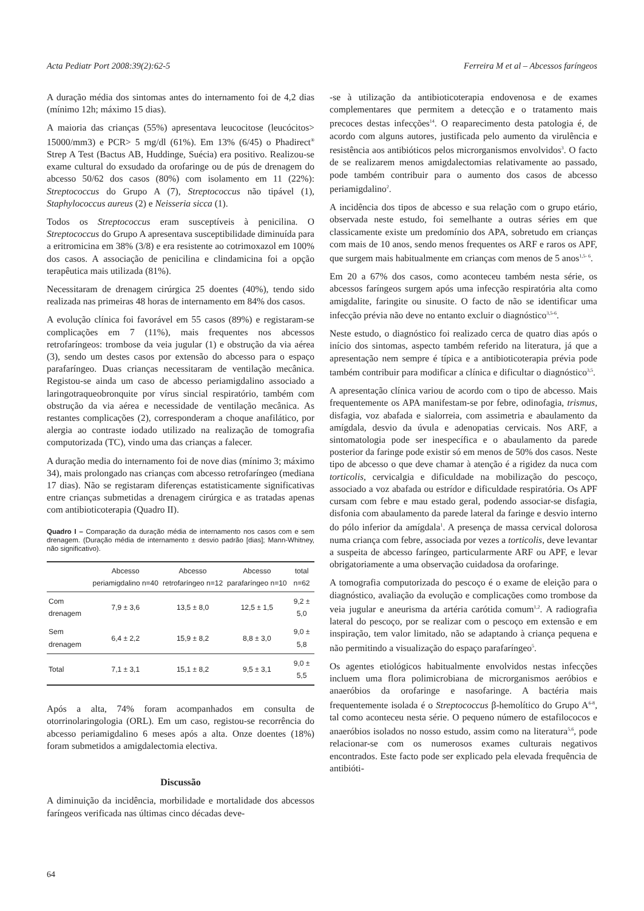Acta Pediatr Port 2008:39(2):62-5 Ferreira M et al – Abcessos faríngeos
A duração média dos sintomas antes do internamento foi de 4,2 dias (mínimo 12h; máximo 15 dias).
A maioria das crianças (55%) apresentava leucocitose (leucócitos> 15000/mm3) e PCR> 5 mg/dl (61%). Em 13% (6/45) o Phadirect<sup>®</sup> Strep A Test (Bactus AB, Huddinge, Suécia) era positivo. Realizou-se exame cultural do exsudado da orofaringe ou de pús de drenagem do abcesso 50/62 dos casos (80%) com isolamento em 11 (22%): Streptococcus do Grupo A (7), Streptococcus não tipável (1), Staphylococcus aureus (2) e Neisseria sicca (1).
Todos os Streptococcus eram susceptíveis à penicilina. O Streptococcus do Grupo A apresentava susceptibilidade diminuída para a eritromicina em 38% (3/8) e era resistente ao cotrimoxazol em 100% dos casos. A associação de penicilina e clindamicina foi a opção terapêutica mais utilizada (81%).
Necessitaram de drenagem cirúrgica 25 doentes (40%), tendo sido realizada nas primeiras 48 horas de internamento em 84% dos casos.
A evolução clínica foi favorável em 55 casos (89%) e registaram-se complicações em 7 (11%), mais frequentes nos abcessos retrofaríngeos: trombose da veia jugular (1) e obstrução da via aérea (3), sendo um destes casos por extensão do abcesso para o espaço parafaríngeo. Duas crianças necessitaram de ventilação mecânica. Registou-se ainda um caso de abcesso periamigdalino associado a laringotraqueobronquite por vírus sincial respiratório, também com obstrução da via aérea e necessidade de ventilação mecânica. As restantes complicações (2), corresponderam a choque anafilático, por alergia ao contraste iodado utilizado na realização de tomografia computorizada (TC), vindo uma das crianças a falecer.
A duração media do internamento foi de nove dias (mínimo 3; máximo 34), mais prolongado nas crianças com abcesso retrofaríngeo (mediana 17 dias). Não se registaram diferenças estatisticamente significativas entre crianças submetidas a drenagem cirúrgica e as tratadas apenas com antibioticoterapia (Quadro II).
Quadro I – Comparação da duração média de internamento nos casos com e sem drenagem. (Duração média de internamento ± desvio padrão [dias]; Mann-Whitney, não significativo).
| | Abcesso periamigdalino n=40 | Abcesso retrofaríngeo n=12 | Abcesso parafaríngeo n=10 | total n=62 |
| --- | --- | --- | --- | --- |
| Com drenagem | 7,9 ± 3,6 | 13,5 ± 8,0 | 12,5 ± 1,5 | 9,2 ± 5,0 |
| Sem drenagem | 6,4 ± 2,2 | 15,9 ± 8,2 | 8,8 ± 3,0 | 9,0 ± 5,8 |
| Total | 7,1 ± 3,1 | 15,1 ± 8,2 | 9,5 ± 3,1 | 9,0 ± 5,5 |
Após a alta, 74% foram acompanhados em consulta de otorrinolaringologia (ORL). Em um caso, registou-se recorrência do abcesso periamigdalino 6 meses após a alta. Onze doentes (18%) foram submetidos a amigdalectomia electiva.
Discussão
A diminuição da incidência, morbilidade e mortalidade dos abcessos faríngeos verificada nas últimas cinco décadas deve-
-se à utilização da antibioticoterapia endovenosa e de exames complementares que permitem a detecção e o tratamento mais precoces destas infecções<sup>14</sup>. O reaparecimento desta patologia é, de acordo com alguns autores, justificada pelo aumento da virulência e resistência aos antibióticos pelos microrganismos envolvidos<sup>3</sup>. O facto de se realizarem menos amigdalectomias relativamente ao passado, pode também contribuir para o aumento dos casos de abcesso periamigdalino<sup>2</sup>.
A incidência dos tipos de abcesso e sua relação com o grupo etário, observada neste estudo, foi semelhante a outras séries em que classicamente existe um predomínio dos APA, sobretudo em crianças com mais de 10 anos, sendo menos frequentes os ARF e raros os APF, que surgem mais habitualmente em crianças com menos de 5 anos<sup>1,5- 6</sup>.
Em 20 a 67% dos casos, como aconteceu também nesta série, os abcessos faríngeos surgem após uma infecção respiratória alta como amigdalite, faringite ou sinusite. O facto de não se identificar uma infecção prévia não deve no entanto excluir o diagnóstico<sup>3,5-6</sup>.
Neste estudo, o diagnóstico foi realizado cerca de quatro dias após o início dos sintomas, aspecto também referido na literatura, já que a apresentação nem sempre é típica e a antibioticoterapia prévia pode também contribuir para modificar a clínica e dificultar o diagnóstico<sup>3,5</sup>.
A apresentação clínica variou de acordo com o tipo de abcesso. Mais frequentemente os APA manifestam-se por febre, odinofagia, trismus, disfagia, voz abafada e sialorreia, com assimetria e abaulamento da amígdala, desvio da úvula e adenopatias cervicais. Nos ARF, a sintomatologia pode ser inespecífica e o abaulamento da parede posterior da faringe pode existir só em menos de 50% dos casos. Neste tipo de abcesso o que deve chamar à atenção é a rigidez da nuca com torticolis, cervicalgia e dificuldade na mobilização do pescoço, associado a voz abafada ou estrídor e dificuldade respiratória. Os APF cursam com febre e mau estado geral, podendo associar-se disfagia, disfonia com abaulamento da parede lateral da faringe e desvio interno do pólo inferior da amígdala<sup>1</sup>. A presença de massa cervical dolorosa numa criança com febre, associada por vezes a torticolis, deve levantar a suspeita de abcesso faríngeo, particularmente ARF ou APF, e levar obrigatoriamente a uma observação cuidadosa da orofaringe.
A tomografia computorizada do pescoço é o exame de eleição para o diagnóstico, avaliação da evolução e complicações como trombose da veia jugular e aneurisma da artéria carótida comum<sup>1,2</sup>. A radiografia lateral do pescoço, por se realizar com o pescoço em extensão e em inspiração, tem valor limitado, não se adaptando à criança pequena e não permitindo a visualização do espaço parafaríngeo<sup>5</sup>.
Os agentes etiológicos habitualmente envolvidos nestas infecções incluem uma flora polimicrobiana de microrganismos aeróbios e anaeróbios da orofaringe e nasofaringe. A bactéria mais frequentemente isolada é o Streptococcus β-hemolítico do Grupo A<sup>6-8</sup>, tal como aconteceu nesta série. O pequeno número de estafilococos e anaeróbios isolados no nosso estudo, assim como na literatura<sup>5,6</sup>, pode relacionar-se com os numerosos exames culturais negativos encontrados. Este facto pode ser explicado pela elevada frequência de antibióti-
64